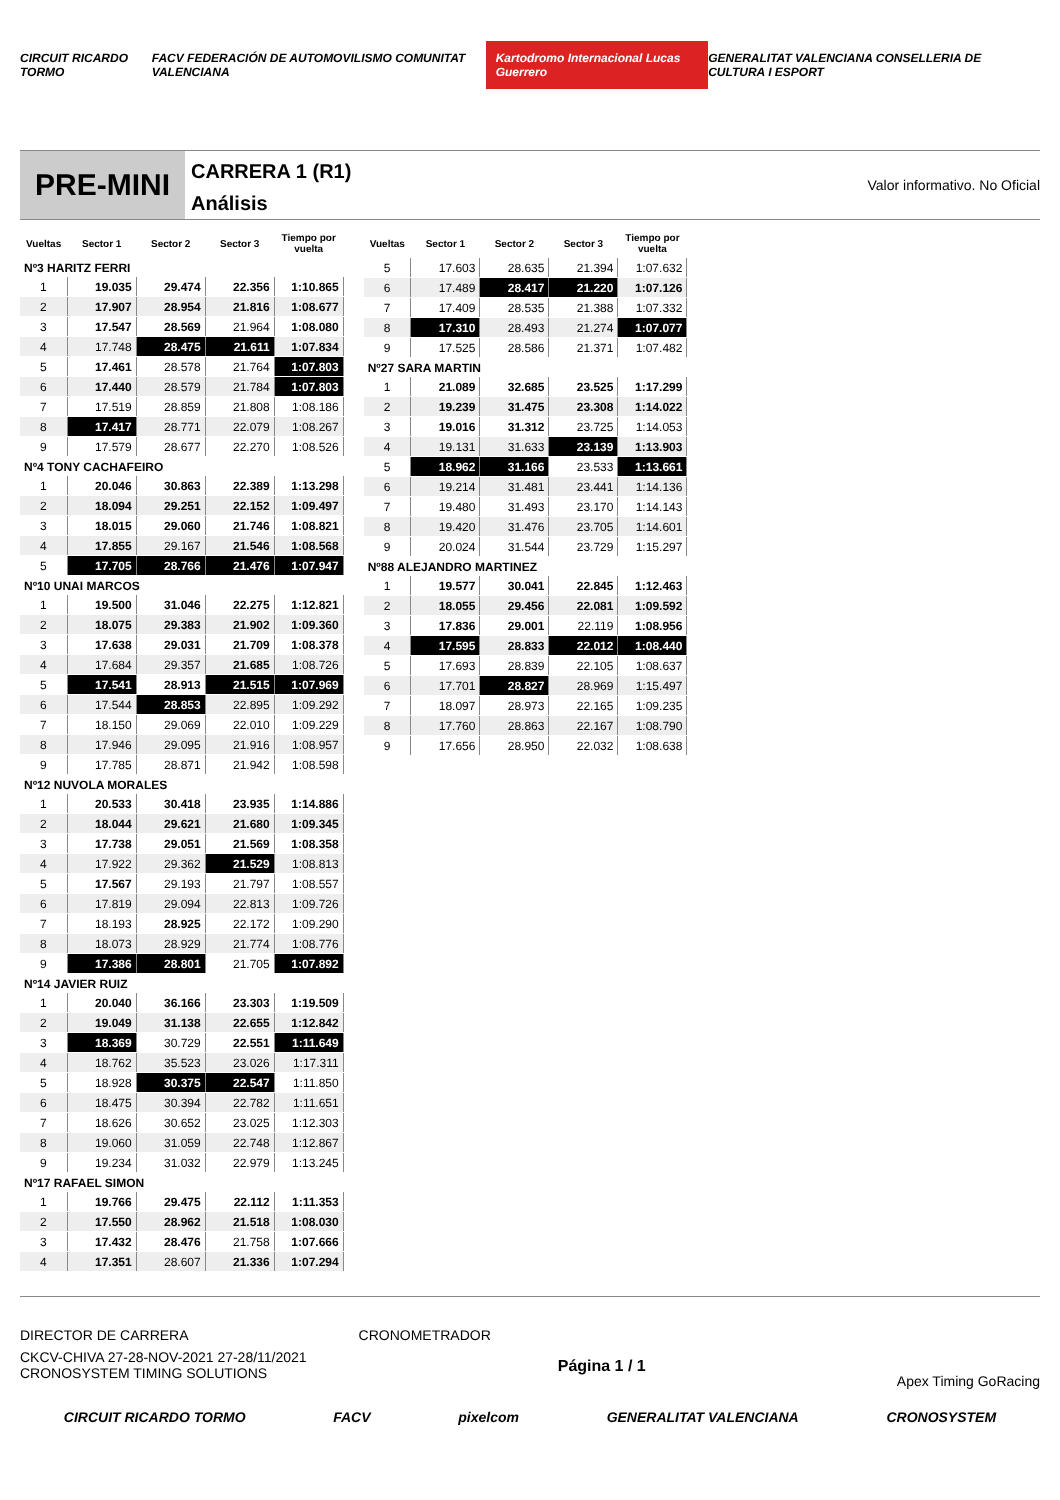CIRCUIT RICARDO TORMO FACV FEDERACIÓN DE AUTOMOVILISMO COMUNITAT VALENCIANA Kartodromo Internacional Lucas Guerrero GENERALITAT VALENCIANA CONSELLERIA DE CULTURA I ESPORT
PRE-MINI
CARRERA 1 (R1)
Análisis
Valor informativo. No Oficial
| Vueltas | Sector 1 | Sector 2 | Sector 3 | Tiempo por vuelta |
| --- | --- | --- | --- | --- |
| Nº3 HARITZ FERRI | | | | |
| 1 | 19.035 | 29.474 | 22.356 | 1:10.865 |
| 2 | 17.907 | 28.954 | 21.816 | 1:08.677 |
| 3 | 17.547 | 28.569 | 21.964 | 1:08.080 |
| 4 | 17.748 | 28.475 | 21.611 | 1:07.834 |
| 5 | 17.461 | 28.578 | 21.764 | 1:07.803 |
| 6 | 17.440 | 28.579 | 21.784 | 1:07.803 |
| 7 | 17.519 | 28.859 | 21.808 | 1:08.186 |
| 8 | 17.417 | 28.771 | 22.079 | 1:08.267 |
| 9 | 17.579 | 28.677 | 22.270 | 1:08.526 |
| Nº4 TONY CACHAFEIRO | | | | |
| 1 | 20.046 | 30.863 | 22.389 | 1:13.298 |
| 2 | 18.094 | 29.251 | 22.152 | 1:09.497 |
| 3 | 18.015 | 29.060 | 21.746 | 1:08.821 |
| 4 | 17.855 | 29.167 | 21.546 | 1:08.568 |
| 5 | 17.705 | 28.766 | 21.476 | 1:07.947 |
| Nº10 UNAI MARCOS | | | | |
| 1 | 19.500 | 31.046 | 22.275 | 1:12.821 |
| 2 | 18.075 | 29.383 | 21.902 | 1:09.360 |
| 3 | 17.638 | 29.031 | 21.709 | 1:08.378 |
| 4 | 17.684 | 29.357 | 21.685 | 1:08.726 |
| 5 | 17.541 | 28.913 | 21.515 | 1:07.969 |
| 6 | 17.544 | 28.853 | 22.895 | 1:09.292 |
| 7 | 18.150 | 29.069 | 22.010 | 1:09.229 |
| 8 | 17.946 | 29.095 | 21.916 | 1:08.957 |
| 9 | 17.785 | 28.871 | 21.942 | 1:08.598 |
| Nº12 NUVOLA MORALES | | | | |
| 1 | 20.533 | 30.418 | 23.935 | 1:14.886 |
| 2 | 18.044 | 29.621 | 21.680 | 1:09.345 |
| 3 | 17.738 | 29.051 | 21.569 | 1:08.358 |
| 4 | 17.922 | 29.362 | 21.529 | 1:08.813 |
| 5 | 17.567 | 29.193 | 21.797 | 1:08.557 |
| 6 | 17.819 | 29.094 | 22.813 | 1:09.726 |
| 7 | 18.193 | 28.925 | 22.172 | 1:09.290 |
| 8 | 18.073 | 28.929 | 21.774 | 1:08.776 |
| 9 | 17.386 | 28.801 | 21.705 | 1:07.892 |
| Nº14 JAVIER RUIZ | | | | |
| 1 | 20.040 | 36.166 | 23.303 | 1:19.509 |
| 2 | 19.049 | 31.138 | 22.655 | 1:12.842 |
| 3 | 18.369 | 30.729 | 22.551 | 1:11.649 |
| 4 | 18.762 | 35.523 | 23.026 | 1:17.311 |
| 5 | 18.928 | 30.375 | 22.547 | 1:11.850 |
| 6 | 18.475 | 30.394 | 22.782 | 1:11.651 |
| 7 | 18.626 | 30.652 | 23.025 | 1:12.303 |
| 8 | 19.060 | 31.059 | 22.748 | 1:12.867 |
| 9 | 19.234 | 31.032 | 22.979 | 1:13.245 |
| Nº17 RAFAEL SIMON | | | | |
| 1 | 19.766 | 29.475 | 22.112 | 1:11.353 |
| 2 | 17.550 | 28.962 | 21.518 | 1:08.030 |
| 3 | 17.432 | 28.476 | 21.758 | 1:07.666 |
| 4 | 17.351 | 28.607 | 21.336 | 1:07.294 |
| Vueltas | Sector 1 | Sector 2 | Sector 3 | Tiempo por vuelta |
| --- | --- | --- | --- | --- |
| 5 | 17.603 | 28.635 | 21.394 | 1:07.632 |
| 6 | 17.489 | 28.417 | 21.220 | 1:07.126 |
| 7 | 17.409 | 28.535 | 21.388 | 1:07.332 |
| 8 | 17.310 | 28.493 | 21.274 | 1:07.077 |
| 9 | 17.525 | 28.586 | 21.371 | 1:07.482 |
| Nº27 SARA MARTIN | | | | |
| 1 | 21.089 | 32.685 | 23.525 | 1:17.299 |
| 2 | 19.239 | 31.475 | 23.308 | 1:14.022 |
| 3 | 19.016 | 31.312 | 23.725 | 1:14.053 |
| 4 | 19.131 | 31.633 | 23.139 | 1:13.903 |
| 5 | 18.962 | 31.166 | 23.533 | 1:13.661 |
| 6 | 19.214 | 31.481 | 23.441 | 1:14.136 |
| 7 | 19.480 | 31.493 | 23.170 | 1:14.143 |
| 8 | 19.420 | 31.476 | 23.705 | 1:14.601 |
| 9 | 20.024 | 31.544 | 23.729 | 1:15.297 |
| Nº88 ALEJANDRO MARTINEZ | | | | |
| 1 | 19.577 | 30.041 | 22.845 | 1:12.463 |
| 2 | 18.055 | 29.456 | 22.081 | 1:09.592 |
| 3 | 17.836 | 29.001 | 22.119 | 1:08.956 |
| 4 | 17.595 | 28.833 | 22.012 | 1:08.440 |
| 5 | 17.693 | 28.839 | 22.105 | 1:08.637 |
| 6 | 17.701 | 28.827 | 28.969 | 1:15.497 |
| 7 | 18.097 | 28.973 | 22.165 | 1:09.235 |
| 8 | 17.760 | 28.863 | 22.167 | 1:08.790 |
| 9 | 17.656 | 28.950 | 22.032 | 1:08.638 |
DIRECTOR DE CARRERA CRONOMETRADOR
CKCV-CHIVA 27-28-NOV-2021 27-28/11/2021
CRONOSYSTEM TIMING SOLUTIONS Página 1 / 1 Apex Timing GoRacing
CIRCUIT RICARDO TORMO FACV pixelcom GENERALITAT VALENCIANA CRONOSYSTEM